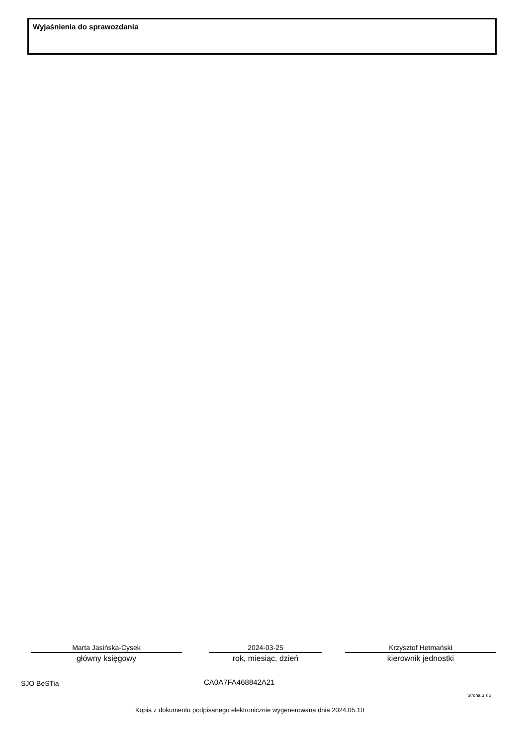Wyjaśnienia do sprawozdania
Marta Jasińska-Cysek
główny księgowy
2024-03-25
rok, miesiąc, dzień
Krzysztof Hetmański
kierownik jednostki
SJO BeSTia CA0A7FA468842A21
Strona 3 z 3
Kopia z dokumentu podpisanego elektronicznie wygenerowana dnia 2024.05.10